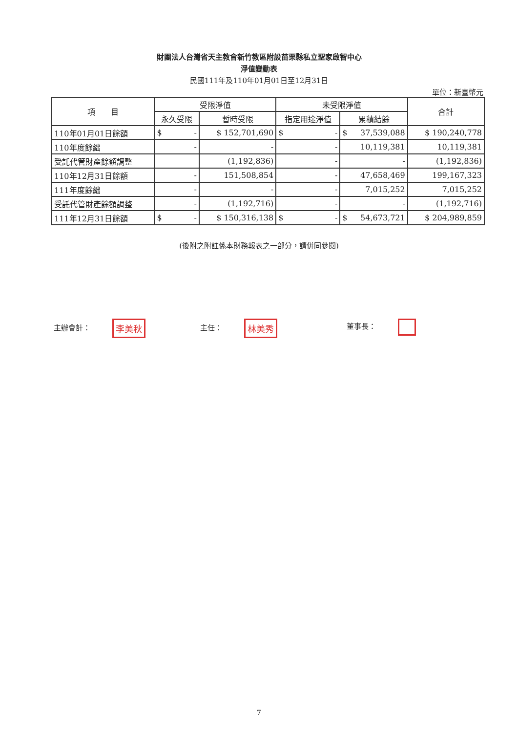財團法人台灣省天主教會新竹教區附設苗栗縣私立聖家啟智中心
淨值變動表
民國111年及110年01月01日至12月31日
單位：新臺幣元
| 項 目 | 受限淨值 | | 未受限淨值 | | 合計 |
| --- | --- | --- | --- | --- | --- |
| | 永久受限 | 暫時受限 | 指定用途淨值 | 累積結餘 | |
| 110年01月01日餘額 | $ - | $ 152,701,690 | $ - | $ 37,539,088 | $ 190,240,778 |
| 110年度餘絀 | - | - | - | 10,119,381 | 10,119,381 |
| 受託代管財產餘額調整 | | (1,192,836) | - | - | (1,192,836) |
| 110年12月31日餘額 | - | 151,508,854 | - | 47,658,469 | 199,167,323 |
| 111年度餘絀 | - | - | - | 7,015,252 | 7,015,252 |
| 受託代管財產餘額調整 | - | (1,192,716) | - | - | (1,192,716) |
| 111年12月31日餘額 | $ - | $ 150,316,138 | $ - | $ 54,673,721 | $ 204,989,859 |
(後附之附註係本財務報表之一部分，請併同參閱)
主辦會計： 李美秋
主任： 林美秀
董事長：
7